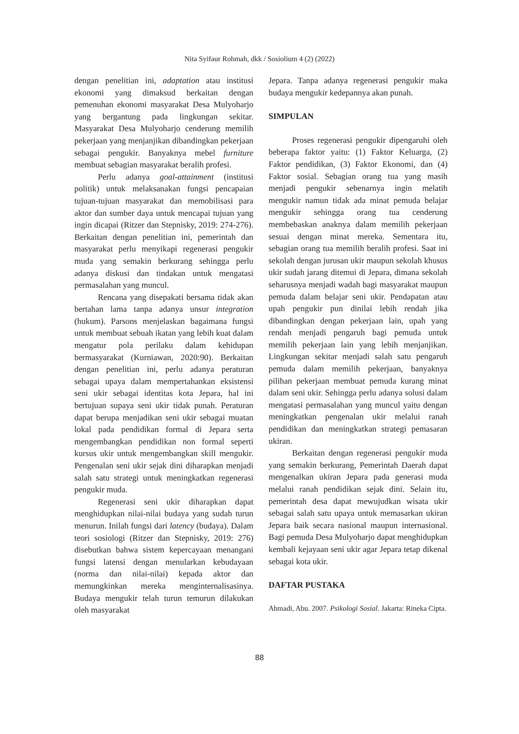Nita Syifaur Rohmah, dkk / Sosiolium 4 (2) (2022)
dengan penelitian ini, adaptation atau institusi ekonomi yang dimaksud berkaitan dengan pemenuhan ekonomi masyarakat Desa Mulyoharjo yang bergantung pada lingkungan sekitar. Masyarakat Desa Mulyoharjo cenderung memilih pekerjaan yang menjanjikan dibandingkan pekerjaan sebagai pengukir. Banyaknya mebel furniture membuat sebagian masyarakat beralih profesi.
Perlu adanya goal-attainment (institusi politik) untuk melaksanakan fungsi pencapaian tujuan-tujuan masyarakat dan memobilisasi para aktor dan sumber daya untuk mencapai tujuan yang ingin dicapai (Ritzer dan Stepnisky, 2019: 274-276). Berkaitan dengan penelitian ini, pemerintah dan masyarakat perlu menyikapi regenerasi pengukir muda yang semakin berkurang sehingga perlu adanya diskusi dan tindakan untuk mengatasi permasalahan yang muncul.
Rencana yang disepakati bersama tidak akan bertahan lama tanpa adanya unsur integration (hukum). Parsons menjelaskan bagaimana fungsi untuk membuat sebuah ikatan yang lebih kuat dalam mengatur pola perilaku dalam kehidupan bermasyarakat (Kurniawan, 2020:90). Berkaitan dengan penelitian ini, perlu adanya peraturan sebagai upaya dalam mempertahankan eksistensi seni ukir sebagai identitas kota Jepara, hal ini bertujuan supaya seni ukir tidak punah. Peraturan dapat berupa menjadikan seni ukir sebagai muatan lokal pada pendidikan formal di Jepara serta mengembangkan pendidikan non formal seperti kursus ukir untuk mengembangkan skill mengukir. Pengenalan seni ukir sejak dini diharapkan menjadi salah satu strategi untuk meningkatkan regenerasi pengukir muda.
Regenerasi seni ukir diharapkan dapat menghidupkan nilai-nilai budaya yang sudah turun menurun. Inilah fungsi dari latency (budaya). Dalam teori sosiologi (Ritzer dan Stepnisky, 2019: 276) disebutkan bahwa sistem kepercayaan menangani fungsi latensi dengan menularkan kebudayaan (norma dan nilai-nilai) kepada aktor dan memungkinkan mereka menginternalisasinya. Budaya mengukir telah turun temurun dilakukan oleh masyarakat
Jepara. Tanpa adanya regenerasi pengukir maka budaya mengukir kedepannya akan punah.
SIMPULAN
Proses regenerasi pengukir dipengaruhi oleh beberapa faktor yaitu: (1) Faktor Keluarga, (2) Faktor pendidikan, (3) Faktor Ekonomi, dan (4) Faktor sosial. Sebagian orang tua yang masih menjadi pengukir sebenarnya ingin melatih mengukir namun tidak ada minat pemuda belajar mengukir sehingga orang tua cenderung membebaskan anaknya dalam memilih pekerjaan sesuai dengan minat mereka. Sementara itu, sebagian orang tua memilih beralih profesi. Saat ini sekolah dengan jurusan ukir maupun sekolah khusus ukir sudah jarang ditemui di Jepara, dimana sekolah seharusnya menjadi wadah bagi masyarakat maupun pemuda dalam belajar seni ukir. Pendapatan atau upah pengukir pun dinilai lebih rendah jika dibandingkan dengan pekerjaan lain, upah yang rendah menjadi pengaruh bagi pemuda untuk memilih pekerjaan lain yang lebih menjanjikan. Lingkungan sekitar menjadi salah satu pengaruh pemuda dalam memilih pekerjaan, banyaknya pilihan pekerjaan membuat pemuda kurang minat dalam seni ukir. Sehingga perlu adanya solusi dalam mengatasi permasalahan yang muncul yaitu dengan meningkatkan pengenalan ukir melalui ranah pendidikan dan meningkatkan strategi pemasaran ukiran.
Berkaitan dengan regenerasi pengukir muda yang semakin berkurang, Pemerintah Daerah dapat mengenalkan ukiran Jepara pada generasi muda melalui ranah pendidikan sejak dini. Selain itu, pemerintah desa dapat mewujudkan wisata ukir sebagai salah satu upaya untuk memasarkan ukiran Jepara baik secara nasional maupun internasional. Bagi pemuda Desa Mulyoharjo dapat menghidupkan kembali kejayaan seni ukir agar Jepara tetap dikenal sebagai kota ukir.
DAFTAR PUSTAKA
Ahmadi, Abu. 2007. Psikologi Sosial. Jakarta: Rineka Cipta.
88